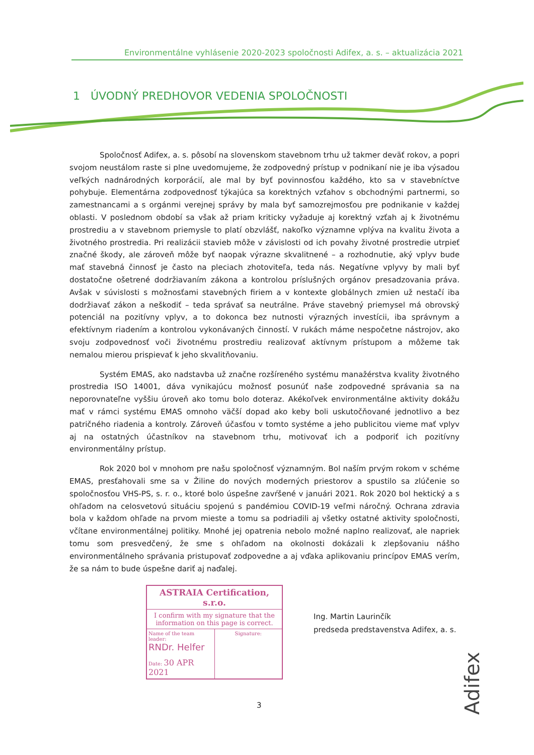Environmentálne vyhlásenie 2020-2023 spoločnosti Adifex, a. s. – aktualizácia 2021
1 ÚVODNÝ PREDHOVOR VEDENIA SPOLOČNOSTI
Spoločnosť Adifex, a. s. pôsobí na slovenskom stavebnom trhu už takmer deväť rokov, a popri svojom neustálom raste si plne uvedomujeme, že zodpovedný prístup v podnikaní nie je iba výsadou veľkých nadnárodných korporácií, ale mal by byť povinnosťou každého, kto sa v stavebníctve pohybuje. Elementárna zodpovednosť týkajúca sa korektných vzťahov s obchodnými partnermi, so zamestnancami a s orgánmi verejnej správy by mala byť samozrejmosťou pre podnikanie v každej oblasti. V poslednom období sa však až priam kriticky vyžaduje aj korektný vzťah aj k životnému prostrediu a v stavebnom priemysle to platí obzvlášť, nakoľko významne vplýva na kvalitu života a životného prostredia. Pri realizácii stavieb môže v závislosti od ich povahy životné prostredie utrpieť značné škody, ale zároveň môže byť naopak výrazne skvalitnené – a rozhodnutie, aký vplyv bude mať stavebná činnosť je často na pleciach zhotoviteľa, teda nás. Negatívne vplyvy by mali byť dostatočne ošetrené dodržiavaním zákona a kontrolou príslušných orgánov presadzovania práva. Avšak v súvislosti s možnosťami stavebných firiem a v kontexte globálnych zmien už nestačí iba dodržiavať zákon a neškodiť – teda správať sa neutrálne. Práve stavebný priemysel má obrovský potenciál na pozitívny vplyv, a to dokonca bez nutnosti výrazných investícii, iba správnym a efektívnym riadením a kontrolou vykonávaných činností. V rukách máme nespočetne nástrojov, ako svoju zodpovednosť voči životnému prostrediu realizovať aktívnym prístupom a môžeme tak nemalou mierou prispievať k jeho skvalitňovaniu.
Systém EMAS, ako nadstavba už značne rozšíreného systému manažérstva kvality životného prostredia ISO 14001, dáva vynikajúcu možnosť posunúť naše zodpovedné správania sa na neporovnateľne vyššiu úroveň ako tomu bolo doteraz. Akékoľvek environmentálne aktivity dokážu mať v rámci systému EMAS omnoho väčší dopad ako keby boli uskutočňované jednotlivo a bez patričného riadenia a kontroly. Zároveň účasťou v tomto systéme a jeho publicitou vieme mať vplyv aj na ostatných účastníkov na stavebnom trhu, motivovať ich a podporiť ich pozitívny environmentálny prístup.
Rok 2020 bol v mnohom pre našu spoločnosť významným. Bol naším prvým rokom v schéme EMAS, presťahovali sme sa v Žiline do nových moderných priestorov a spustilo sa zlúčenie so spoločnosťou VHS-PS, s. r. o., ktoré bolo úspešne zavŕšené v januári 2021. Rok 2020 bol hektický a s ohľadom na celosvetovú situáciu spojenú s pandémiou COVID-19 veľmi náročný. Ochrana zdravia bola v každom ohľade na prvom mieste a tomu sa podriadili aj všetky ostatné aktivity spoločnosti, včítane environmentálnej politiky. Mnohé jej opatrenia nebolo možné naplno realizovať, ale napriek tomu som presvedčený, že sme s ohľadom na okolnosti dokázali k zlepšovaniu nášho environmentálneho správania pristupovať zodpovedne a aj vďaka aplikovaniu princípov EMAS verím, že sa nám to bude úspešne dariť aj naďalej.
ASTRAIA Certification, s.r.o.
I confirm with my signature that the information on this page is correct.
Name of the team leader:
RNDr. Helfer
Date: 30 APR 2021
Signature:
Ing. Martin Laurinčík
predseda predstavenstva Adifex, a. s.
3
Adifex